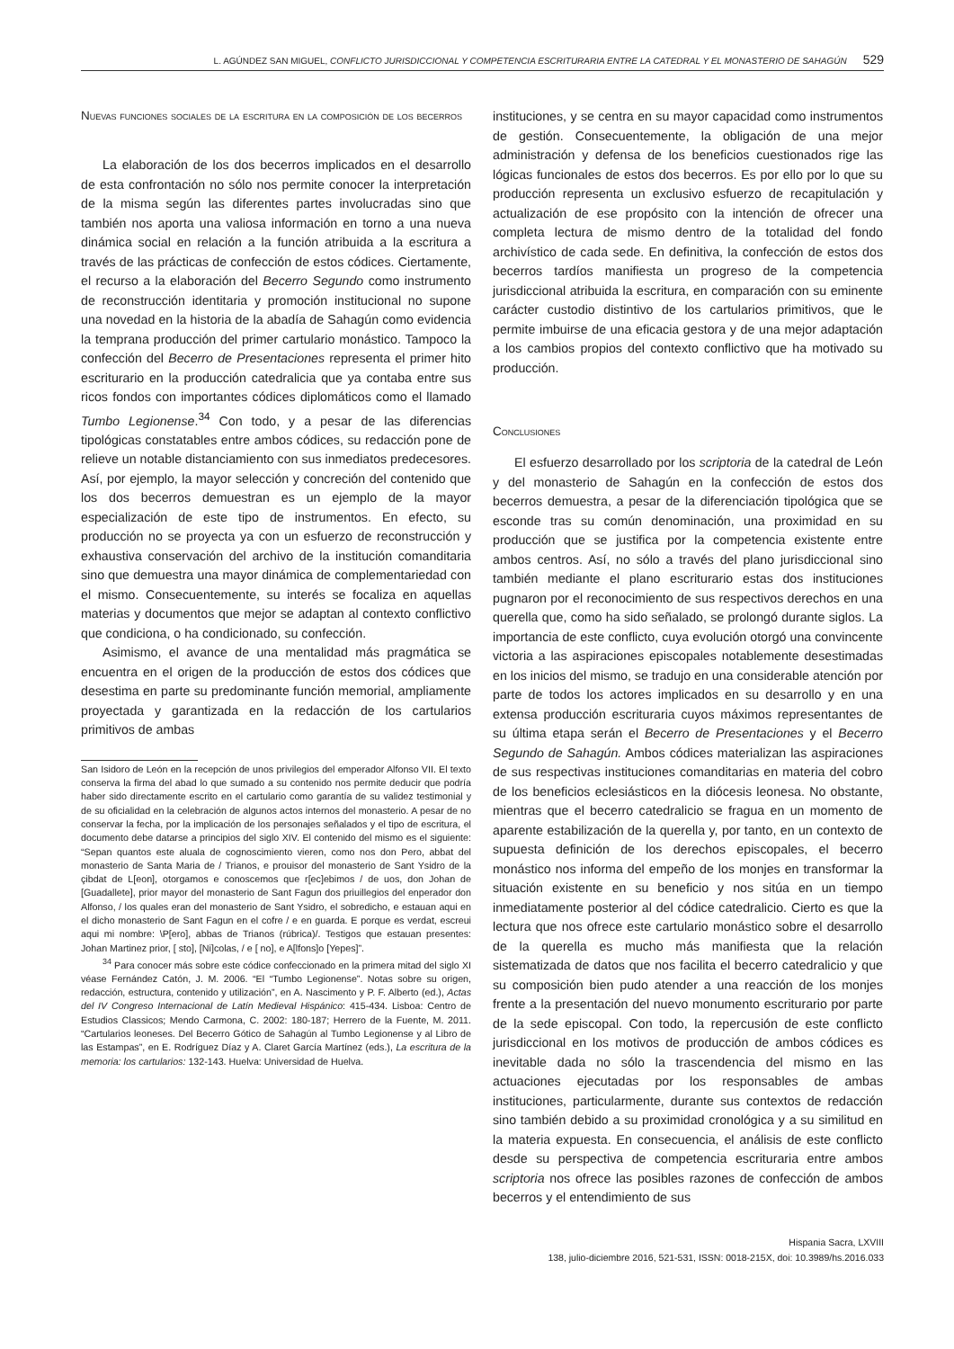L. AGÚNDEZ SAN MIGUEL, CONFLICTO JURISDICCIONAL Y COMPETENCIA ESCRITURARIA ENTRE LA CATEDRAL Y EL MONASTERIO DE SAHAGÚN 529
Nuevas funciones sociales de la escritura en la composición de los becerros
La elaboración de los dos becerros implicados en el desarrollo de esta confrontación no sólo nos permite conocer la interpretación de la misma según las diferentes partes involucradas sino que también nos aporta una valiosa información en torno a una nueva dinámica social en relación a la función atribuida a la escritura a través de las prácticas de confección de estos códices. Ciertamente, el recurso a la elaboración del Becerro Segundo como instrumento de reconstrucción identitaria y promoción institucional no supone una novedad en la historia de la abadía de Sahagún como evidencia la temprana producción del primer cartulario monástico. Tampoco la confección del Becerro de Presentaciones representa el primer hito escriturario en la producción catedralicia que ya contaba entre sus ricos fondos con importantes códices diplomáticos como el llamado Tumbo Legionense.<sup>34</sup> Con todo, y a pesar de las diferencias tipológicas constatables entre ambos códices, su redacción pone de relieve un notable distanciamiento con sus inmediatos predecesores. Así, por ejemplo, la mayor selección y concreción del contenido que los dos becerros demuestran es un ejemplo de la mayor especialización de este tipo de instrumentos. En efecto, su producción no se proyecta ya con un esfuerzo de reconstrucción y exhaustiva conservación del archivo de la institución comanditaria sino que demuestra una mayor dinámica de complementariedad con el mismo. Consecuentemente, su interés se focaliza en aquellas materias y documentos que mejor se adaptan al contexto conflictivo que condiciona, o ha condicionado, su confección.
Asimismo, el avance de una mentalidad más pragmática se encuentra en el origen de la producción de estos dos códices que desestima en parte su predominante función memorial, ampliamente proyectada y garantizada en la redacción de los cartularios primitivos de ambas
San Isidoro de León en la recepción de unos privilegios del emperador Alfonso VII. El texto conserva la firma del abad lo que sumado a su contenido nos permite deducir que podría haber sido directamente escrito en el cartulario como garantía de su validez testimonial y de su oficialidad en la celebración de algunos actos internos del monasterio. A pesar de no conservar la fecha, por la implicación de los personajes señalados y el tipo de escritura, el documento debe datarse a principios del siglo XIV. El contenido del mismo es el siguiente: “Sepan quantos este aluala de cognoscimiento vieren, como nos don Pero, abbat del monasterio de Santa Maria de / Trianos, e prouisor del monasterio de Sant Ysidro de la çibdat de L[eon], otorgamos e conoscemos que r[ec]ebimos / de uos, don Johan de [Guadallete], prior mayor del monasterio de Sant Fagun dos priuillegios del enperador don Alfonso, / los quales eran del monasterio de Sant Ysidro, el sobredicho, e estauan aqui en el dicho monasterio de Sant Fagun en el cofre / e en guarda. E porque es verdat, escreui aqui mi nombre: \P[ero], abbas de Trianos (rúbrica)/. Testigos que estauan presentes: Johan Martinez prior, [ sto], [Ni]colas, / e [ no], e A[lfons]o [Yepes]”.
<sup>34</sup> Para conocer más sobre este códice confeccionado en la primera mitad del siglo XI véase Fernández Catón, J. M. 2006. “El “Tumbo Legionense”. Notas sobre su origen, redacción, estructura, contenido y utilización”, en A. Nascimento y P. F. Alberto (ed.), Actas del IV Congreso Internacional de Latín Medieval Hispánico: 415-434. Lisboa: Centro de Estudios Classicos; Mendo Carmona, C. 2002: 180-187; Herrero de la Fuente, M. 2011. “Cartularios leoneses. Del Becerro Gótico de Sahagún al Tumbo Legionense y al Libro de las Estampas”, en E. Rodríguez Díaz y A. Claret García Martínez (eds.), La escritura de la memoria: los cartularios: 132-143. Huelva: Universidad de Huelva.
instituciones, y se centra en su mayor capacidad como instrumentos de gestión. Consecuentemente, la obligación de una mejor administración y defensa de los beneficios cuestionados rige las lógicas funcionales de estos dos becerros. Es por ello por lo que su producción representa un exclusivo esfuerzo de recapitulación y actualización de ese propósito con la intención de ofrecer una completa lectura de mismo dentro de la totalidad del fondo archivístico de cada sede. En definitiva, la confección de estos dos becerros tardíos manifiesta un progreso de la competencia jurisdiccional atribuida la escritura, en comparación con su eminente carácter custodio distintivo de los cartularios primitivos, que le permite imbuirse de una eficacia gestora y de una mejor adaptación a los cambios propios del contexto conflictivo que ha motivado su producción.
Conclusiones
El esfuerzo desarrollado por los scriptoria de la catedral de León y del monasterio de Sahagún en la confección de estos dos becerros demuestra, a pesar de la diferenciación tipológica que se esconde tras su común denominación, una proximidad en su producción que se justifica por la competencia existente entre ambos centros. Así, no sólo a través del plano jurisdiccional sino también mediante el plano escriturario estas dos instituciones pugnaron por el reconocimiento de sus respectivos derechos en una querella que, como ha sido señalado, se prolongó durante siglos. La importancia de este conflicto, cuya evolución otorgó una convincente victoria a las aspiraciones episcopales notablemente desestimadas en los inicios del mismo, se tradujo en una considerable atención por parte de todos los actores implicados en su desarrollo y en una extensa producción escrituraria cuyos máximos representantes de su última etapa serán el Becerro de Presentaciones y el Becerro Segundo de Sahagún. Ambos códices materializan las aspiraciones de sus respectivas instituciones comanditarias en materia del cobro de los beneficios eclesiásticos en la diócesis leonesa. No obstante, mientras que el becerro catedralicio se fragua en un momento de aparente estabilización de la querella y, por tanto, en un contexto de supuesta definición de los derechos episcopales, el becerro monástico nos informa del empeño de los monjes en transformar la situación existente en su beneficio y nos sitúa en un tiempo inmediatamente posterior al del códice catedralicio. Cierto es que la lectura que nos ofrece este cartulario monástico sobre el desarrollo de la querella es mucho más manifiesta que la relación sistematizada de datos que nos facilita el becerro catedralicio y que su composición bien pudo atender a una reacción de los monjes frente a la presentación del nuevo monumento escriturario por parte de la sede episcopal. Con todo, la repercusión de este conflicto jurisdiccional en los motivos de producción de ambos códices es inevitable dada no sólo la trascendencia del mismo en las actuaciones ejecutadas por los responsables de ambas instituciones, particularmente, durante sus contextos de redacción sino también debido a su proximidad cronológica y a su similitud en la materia expuesta. En consecuencia, el análisis de este conflicto desde su perspectiva de competencia escrituraria entre ambos scriptoria nos ofrece las posibles razones de confección de ambos becerros y el entendimiento de sus
Hispania Sacra, LXVIII
138, julio-diciembre 2016, 521-531, ISSN: 0018-215X, doi: 10.3989/hs.2016.033